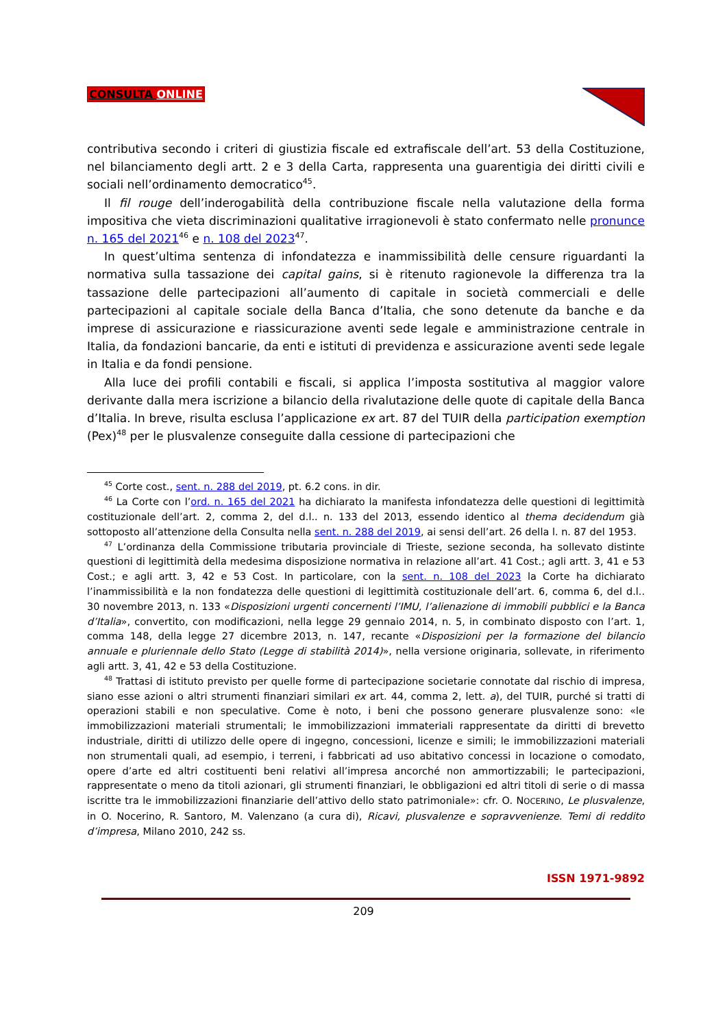CONSULTA ONLINE
contributiva secondo i criteri di giustizia fiscale ed extrafiscale dell’art. 53 della Costituzione, nel bilanciamento degli artt. 2 e 3 della Carta, rappresenta una guarentigia dei diritti civili e sociali nell’ordinamento democratico<sup>45</sup>.
Il fil rouge dell’inderogabilità della contribuzione fiscale nella valutazione della forma impositiva che vieta discriminazioni qualitative irragionevoli è stato confermato nelle pronunce n. 165 del 2021<sup>46</sup> e n. 108 del 2023<sup>47</sup>.
In quest’ultima sentenza di infondatezza e inammissibilità delle censure riguardanti la normativa sulla tassazione dei capital gains, si è ritenuto ragionevole la differenza tra la tassazione delle partecipazioni all’aumento di capitale in società commerciali e delle partecipazioni al capitale sociale della Banca d’Italia, che sono detenute da banche e da imprese di assicurazione e riassicurazione aventi sede legale e amministrazione centrale in Italia, da fondazioni bancarie, da enti e istituti di previdenza e assicurazione aventi sede legale in Italia e da fondi pensione.
Alla luce dei profili contabili e fiscali, si applica l’imposta sostitutiva al maggior valore derivante dalla mera iscrizione a bilancio della rivalutazione delle quote di capitale della Banca d’Italia. In breve, risulta esclusa l’applicazione ex art. 87 del TUIR della participation exemption (Pex)<sup>48</sup> per le plusvalenze conseguite dalla cessione di partecipazioni che
<sup>45</sup> Corte cost., sent. n. 288 del 2019, pt. 6.2 cons. in dir.
<sup>46</sup> La Corte con l’ord. n. 165 del 2021 ha dichiarato la manifesta infondatezza delle questioni di legittimità costituzionale dell’art. 2, comma 2, del d.l.. n. 133 del 2013, essendo identico al thema decidendum già sottoposto all’attenzione della Consulta nella sent. n. 288 del 2019, ai sensi dell’art. 26 della l. n. 87 del 1953.
<sup>47</sup> L’ordinanza della Commissione tributaria provinciale di Trieste, sezione seconda, ha sollevato distinte questioni di legittimità della medesima disposizione normativa in relazione all’art. 41 Cost.; agli artt. 3, 41 e 53 Cost.; e agli artt. 3, 42 e 53 Cost. In particolare, con la sent. n. 108 del 2023 la Corte ha dichiarato l’inammissibilità e la non fondatezza delle questioni di legittimità costituzionale dell’art. 6, comma 6, del d.l.. 30 novembre 2013, n. 133 «Disposizioni urgenti concernenti l’IMU, l’alienazione di immobili pubblici e la Banca d’Italia», convertito, con modificazioni, nella legge 29 gennaio 2014, n. 5, in combinato disposto con l’art. 1, comma 148, della legge 27 dicembre 2013, n. 147, recante «Disposizioni per la formazione del bilancio annuale e pluriennale dello Stato (Legge di stabilità 2014)», nella versione originaria, sollevate, in riferimento agli artt. 3, 41, 42 e 53 della Costituzione.
<sup>48</sup> Trattasi di istituto previsto per quelle forme di partecipazione societarie connotate dal rischio di impresa, siano esse azioni o altri strumenti finanziari similari ex art. 44, comma 2, lett. a), del TUIR, purché si tratti di operazioni stabili e non speculative. Come è noto, i beni che possono generare plusvalenze sono: «le immobilizzazioni materiali strumentali; le immobilizzazioni immateriali rappresentate da diritti di brevetto industriale, diritti di utilizzo delle opere di ingegno, concessioni, licenze e simili; le immobilizzazioni materiali non strumentali quali, ad esempio, i terreni, i fabbricati ad uso abitativo concessi in locazione o comodato, opere d’arte ed altri costituenti beni relativi all’impresa ancorché non ammortizzabili; le partecipazioni, rappresentate o meno da titoli azionari, gli strumenti finanziari, le obbligazioni ed altri titoli di serie o di massa iscritte tra le immobilizzazioni finanziarie dell’attivo dello stato patrimoniale»: cfr. O. NOCERINO, Le plusvalenze, in O. Nocerino, R. Santoro, M. Valenzano (a cura di), Ricavi, plusvalenze e sopravvenienze. Temi di reddito d’impresa, Milano 2010, 242 ss.
ISSN 1971-9892
209